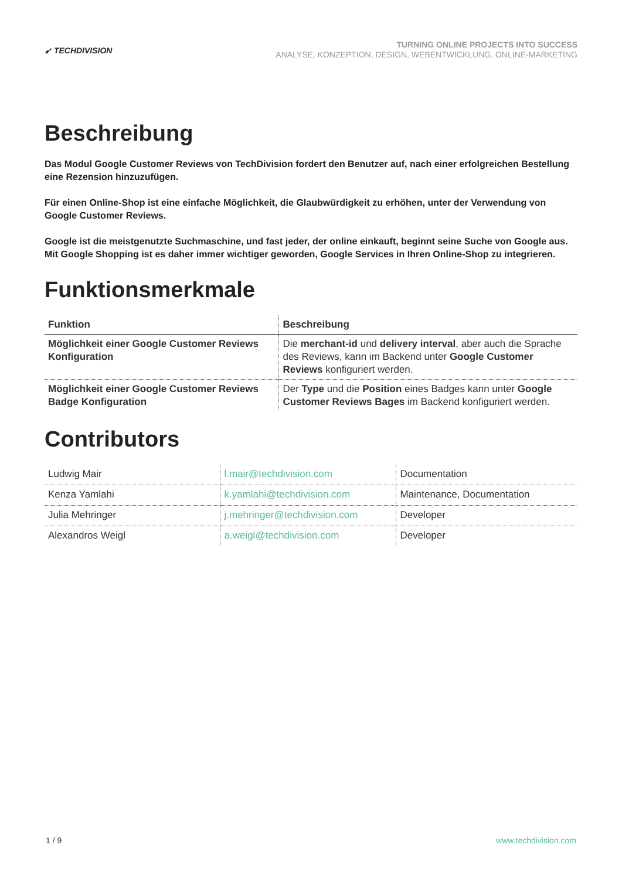➹ TECHDIVISION
TURNING ONLINE PROJECTS INTO SUCCESS
ANALYSE, KONZEPTION, DESIGN, WEBENTWICKLUNG, ONLINE-MARKETING
Beschreibung
Das Modul Google Customer Reviews von TechDivision fordert den Benutzer auf, nach einer erfolgreichen Bestellung eine Rezension hinzuzufügen.
Für einen Online-Shop ist eine einfache Möglichkeit, die Glaubwürdigkeit zu erhöhen, unter der Verwendung von Google Customer Reviews.
Google ist die meistgenutzte Suchmaschine, und fast jeder, der online einkauft, beginnt seine Suche von Google aus. Mit Google Shopping ist es daher immer wichtiger geworden, Google Services in Ihren Online-Shop zu integrieren.
Funktionsmerkmale
| Funktion | Beschreibung |
| --- | --- |
| Möglichkeit einer Google Customer Reviews Konfiguration | Die merchant-id und delivery interval , aber auch die Sprache des Reviews, kann im Backend unter Google Customer Reviews konfiguriert werden. |
| Möglichkeit einer Google Customer Reviews Badge Konfiguration | Der Type und die Position eines Badges kann unter Google Customer Reviews Bages im Backend konfiguriert werden. |
Contributors
| Ludwig Mair | l.mair@techdivision.com | Documentation |
| Kenza Yamlahi | k.yamlahi@techdivision.com | Maintenance, Documentation |
| Julia Mehringer | j.mehringer@techdivision.com | Developer |
| Alexandros Weigl | a.weigl@techdivision.com | Developer |
1 / 9 www.techdivision.com